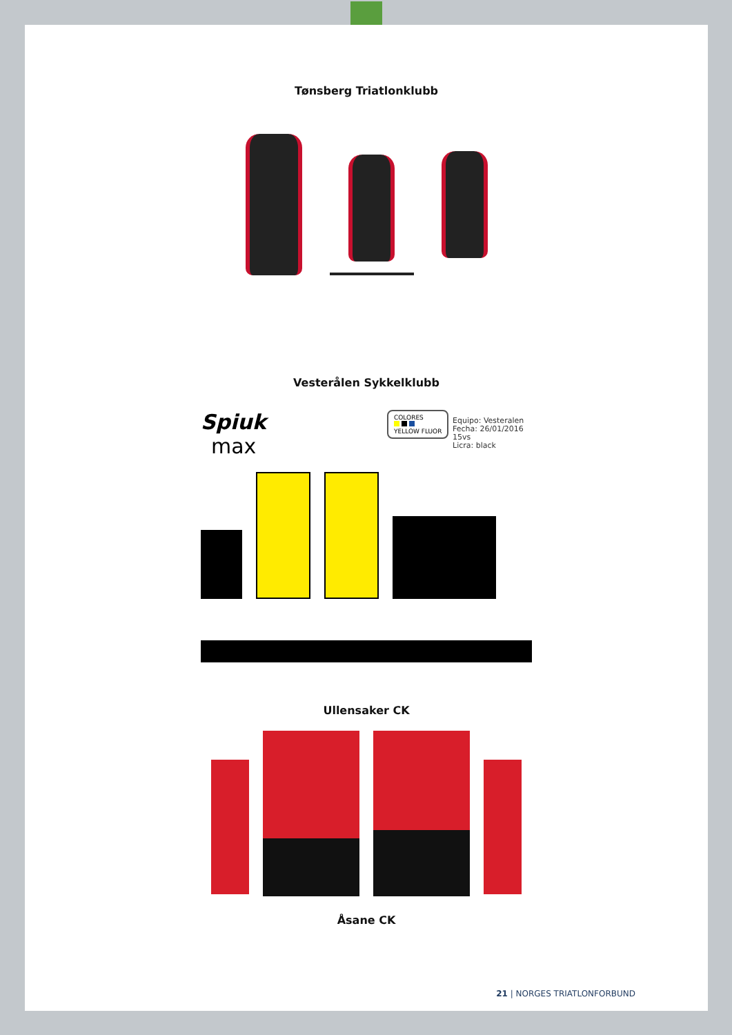Tønsberg Triatlonklubb
Vesterålen Sykkelklubb
Spiuk
max
COLORES
YELLOW FLUOR
Equipo: Vesteralen
Fecha: 26/01/2016
15vs
Licra: black
Ullensaker CK
Åsane CK
21 | NORGES TRIATLONFORBUND